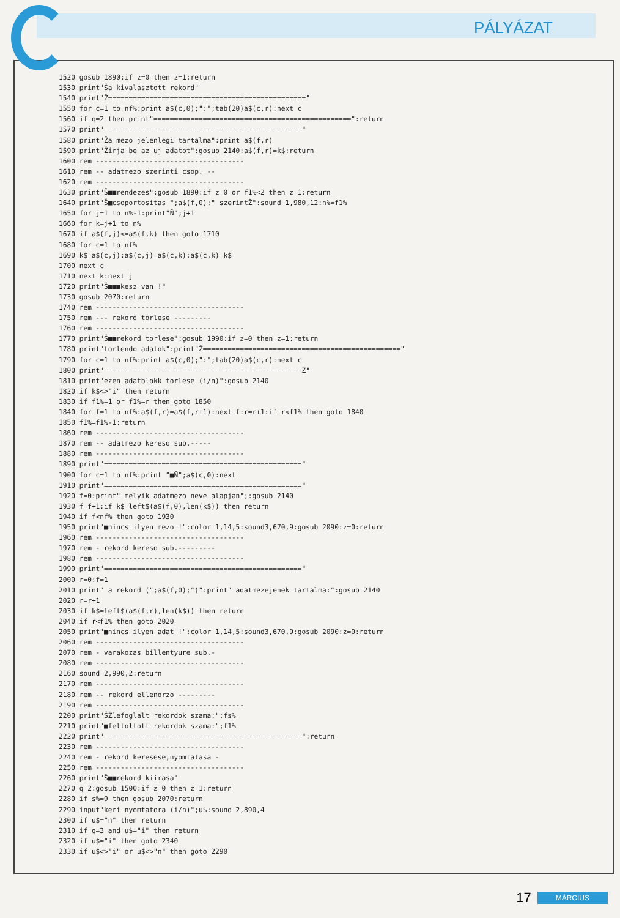PÁLYÁZAT
1520 gosub 1890:if z=0 then z=1:return
1530 print"Ša kivalasztott rekord"
1540 print"Ž================================================"
1550 for c=1 to nf%:print a$(c,0);":";tab(20)a$(c,r):next c
1560 if q=2 then print"================================================":return
1570 print"================================================"
1580 print"Ža mezo jelenlegi tartalma":print a$(f,r)
1590 print"Žirja be az uj adatot":gosub 2140:a$(f,r)=k$:return
1600 rem ------------------------------------
1610 rem -- adatmezo szerinti csop. --
1620 rem ------------------------------------
1630 print"Š■■rendezes":gosub 1890:if z=0 or f1%<2 then z=1:return
1640 print"Š■csoportositas ";a$(f,0);" szerintŽ":sound 1,980,12:n%=f1%
1650 for j=1 to n%-1:print"Ň";j+1
1660 for k=j+1 to n%
1670 if a$(f,j)<=a$(f,k) then goto 1710
1680 for c=1 to nf%
1690 k$=a$(c,j):a$(c,j)=a$(c,k):a$(c,k)=k$
1700 next c
1710 next k:next j
1720 print"Š■■■kesz van !"
1730 gosub 2070:return
1740 rem ------------------------------------
1750 rem --- rekord torlese ---------
1760 rem ------------------------------------
1770 print"Š■■rekord torlese":gosub 1990:if z=0 then z=1:return
1780 print"torlendo adatok":print"Ž================================================"
1790 for c=1 to nf%:print a$(c,0);":";tab(20)a$(c,r):next c
1800 print"================================================Ž"
1810 print"ezen adatblokk torlese (i/n)":gosub 2140
1820 if k$<>"i" then return
1830 if f1%=1 or f1%=r then goto 1850
1840 for f=1 to nf%:a$(f,r)=a$(f,r+1):next f:r=r+1:if r<f1% then goto 1840
1850 f1%=f1%-1:return
1860 rem ------------------------------------
1870 rem -- adatmezo kereso sub.-----
1880 rem ------------------------------------
1890 print"================================================"
1900 for c=1 to nf%:print "■Ň";a$(c,0):next
1910 print"================================================"
1920 f=0:print" melyik adatmezo neve alapjan";:gosub 2140
1930 f=f+1:if k$=left$(a$(f,0),len(k$)) then return
1940 if f<nf% then goto 1930
1950 print"■nincs ilyen mezo !":color 1,14,5:sound3,670,9:gosub 2090:z=0:return
1960 rem ------------------------------------
1970 rem - rekord kereso sub.---------
1980 rem ------------------------------------
1990 print"================================================"
2000 r=0:f=1
2010 print" a rekord (";a$(f,0);")":print" adatmezejenek tartalma:":gosub 2140
2020 r=r+1
2030 if k$=left$(a$(f,r),len(k$)) then return
2040 if r<f1% then goto 2020
2050 print"■nincs ilyen adat !":color 1,14,5:sound3,670,9:gosub 2090:z=0:return
2060 rem ------------------------------------
2070 rem - varakozas billentyure sub.-
2080 rem ------------------------------------
2160 sound 2,990,2:return
2170 rem ------------------------------------
2180 rem -- rekord ellenorzo ---------
2190 rem ------------------------------------
2200 print"ŠŽlefoglalt rekordok szama:";fs%
2210 print"■feltoltott rekordok szama:";f1%
2220 print"================================================":return
2230 rem ------------------------------------
2240 rem - rekord keresese,nyomtatasa -
2250 rem ------------------------------------
2260 print"Š■■rekord kiirasa"
2270 q=2:gosub 1500:if z=0 then z=1:return
2280 if s%=9 then gosub 2070:return
2290 input"keri nyomtatora (i/n)";u$:sound 2,890,4
2300 if u$="n" then return
2310 if q=3 and u$="i" then return
2320 if u$="i" then goto 2340
2330 if u$<>"i" or u$<>"n" then goto 2290
17 MÁRCIUS